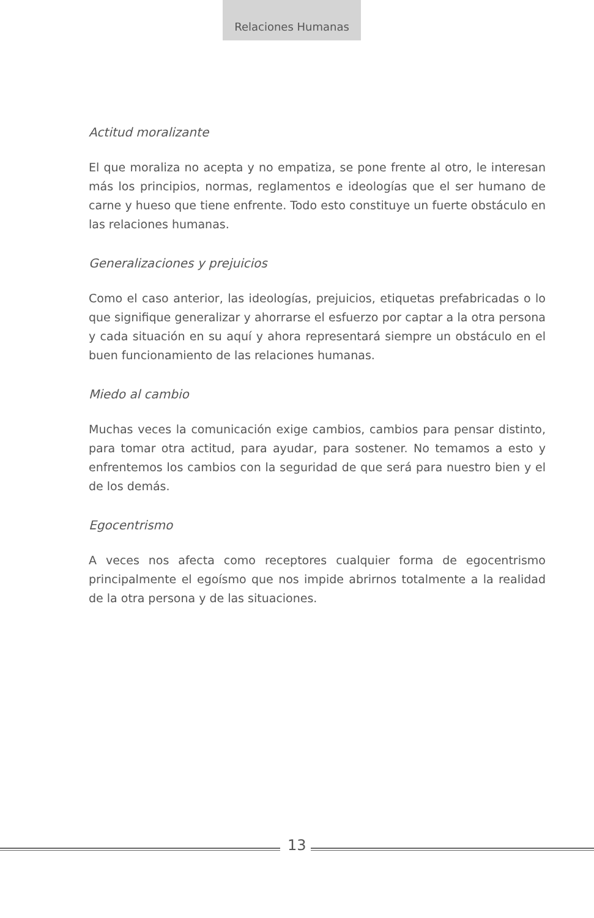Relaciones Humanas
Actitud moralizante
El que moraliza no acepta y no empatiza, se pone frente al otro, le interesan más los principios, normas, reglamentos e ideologías que el ser humano de carne y hueso que tiene enfrente. Todo esto constituye un fuerte obstáculo en las relaciones humanas.
Generalizaciones y prejuicios
Como el caso anterior, las ideologías, prejuicios, etiquetas prefabricadas o lo que signifique generalizar y ahorrarse el esfuerzo por captar a la otra persona y cada situación en su aquí y ahora representará siempre un obstáculo en el buen funcionamiento de las relaciones humanas.
Miedo al cambio
Muchas veces la comunicación exige cambios, cambios para pensar distinto, para tomar otra actitud, para ayudar, para sostener. No temamos a esto y enfrentemos los cambios con la seguridad de que será para nuestro bien y el de los demás.
Egocentrismo
A veces nos afecta como receptores cualquier forma de egocentrismo principalmente el egoísmo que nos impide abrirnos totalmente a la realidad de la otra persona y de las situaciones.
13